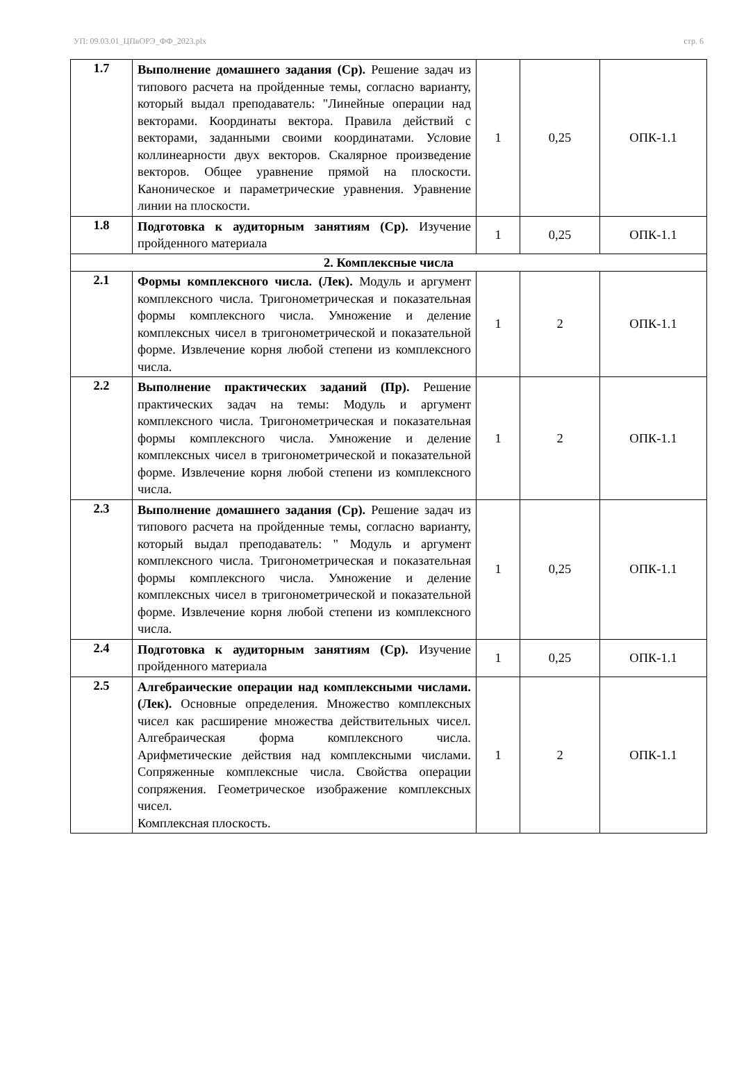УП: 09.03.01_ЦПвОРЭ_ФФ_2023.plx стр. 6
| 1.7 | Выполнение домашнего задания (Ср). Решение задач из типового расчета на пройденные темы, согласно варианту, который выдал преподаватель: "Линейные операции над векторами. Координаты вектора. Правила действий с векторами, заданными своими координатами. Условие коллинеарности двух векторов. Скалярное произведение векторов. Общее уравнение прямой на плоскости. Каноническое и параметрические уравнения. Уравнение линии на плоскости. | 1 | 0,25 | ОПК-1.1 |
| 1.8 | Подготовка к аудиторным занятиям (Ср). Изучение пройденного материала | 1 | 0,25 | ОПК-1.1 |
| 2. Комплексные числа | | | | |
| 2.1 | Формы комплексного числа. (Лек). Модуль и аргумент комплексного числа. Тригонометрическая и показательная формы комплексного числа. Умножение и деление комплексных чисел в тригонометрической и показательной форме. Извлечение корня любой степени из комплексного числа. | 1 | 2 | ОПК-1.1 |
| 2.2 | Выполнение практических заданий (Пр). Решение практических задач на темы: Модуль и аргумент комплексного числа. Тригонометрическая и показательная формы комплексного числа. Умножение и деление комплексных чисел в тригонометрической и показательной форме. Извлечение корня любой степени из комплексного числа. | 1 | 2 | ОПК-1.1 |
| 2.3 | Выполнение домашнего задания (Ср). Решение задач из типового расчета на пройденные темы, согласно варианту, который выдал преподаватель: " Модуль и аргумент комплексного числа. Тригонометрическая и показательная формы комплексного числа. Умножение и деление комплексных чисел в тригонометрической и показательной форме. Извлечение корня любой степени из комплексного числа. | 1 | 0,25 | ОПК-1.1 |
| 2.4 | Подготовка к аудиторным занятиям (Ср). Изучение пройденного материала | 1 | 0,25 | ОПК-1.1 |
| 2.5 | Алгебраические операции над комплексными числами. (Лек). Основные определения. Множество комплексных чисел как расширение множества действительных чисел. Алгебраическая форма комплексного числа. Арифметические действия над комплексными числами. Сопряженные комплексные числа. Свойства операции сопряжения. Геометрическое изображение комплексных чисел. Комплексная плоскость. | 1 | 2 | ОПК-1.1 |